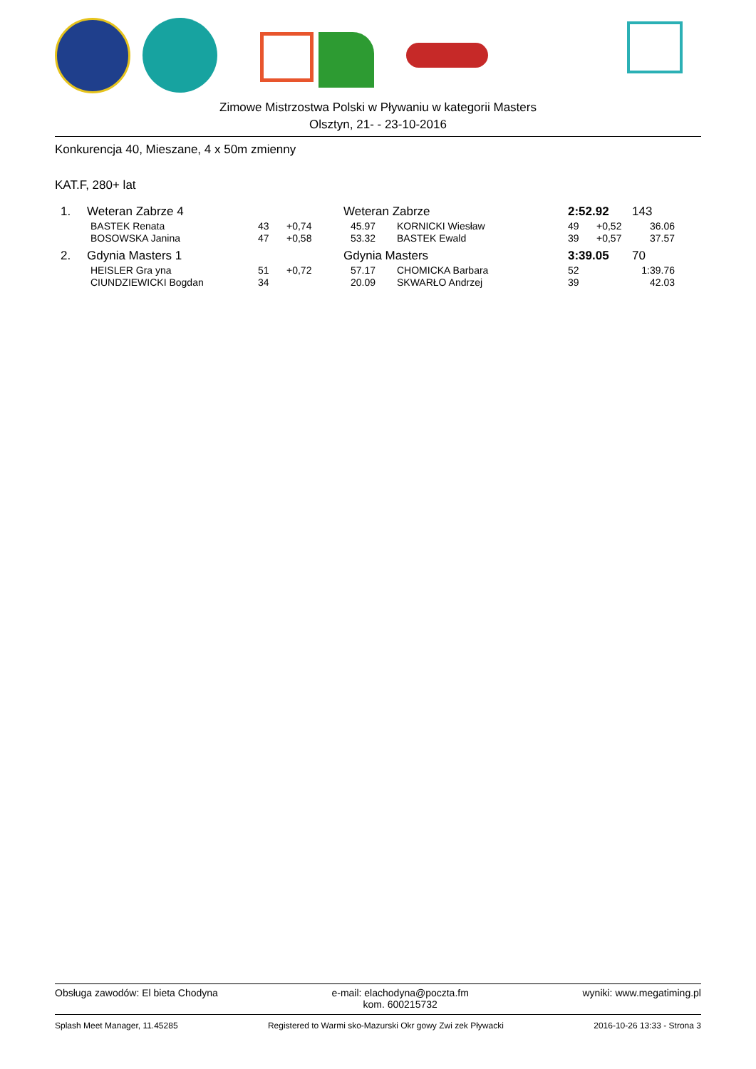Zimowe Mistrzostwa Polski w Pływaniu w kategorii Masters
Olsztyn, 21- - 23-10-2016
Konkurencja 40, Mieszane, 4 x 50m zmienny
KAT.F, 280+ lat
| 1. | Weteran Zabrze 4 | | | Weteran Zabrze | | | 2:52.92 | | 143 |
| | BASTEK Renata | 43 | +0,74 | 45.97 | | KORNICKI Wiesław | 49 | +0,52 | 36.06 |
| | BOSOWSKA Janina | 47 | +0,58 | 53.32 | | BASTEK Ewald | 39 | +0,57 | 37.57 |
| 2. | Gdynia Masters 1 | | | Gdynia Masters | | | 3:39.05 | | 70 |
| | HEISLER Gra yna | 51 | +0,72 | 57.17 | | CHOMICKA Barbara | 52 | | 1:39.76 |
| | CIUNDZIEWICKI Bogdan | 34 | | 20.09 | | SKWARŁO Andrzej | 39 | | 42.03 |
Obsługa zawodów: El bieta Chodyna e-mail: elachodyna@poczta.fm
kom. 600215732 wyniki: www.megatiming.pl
Splash Meet Manager, 11.45285 Registered to Warmi sko-Mazurski Okr gowy Zwi zek Pływacki 2016-10-26 13:33 - Strona 3